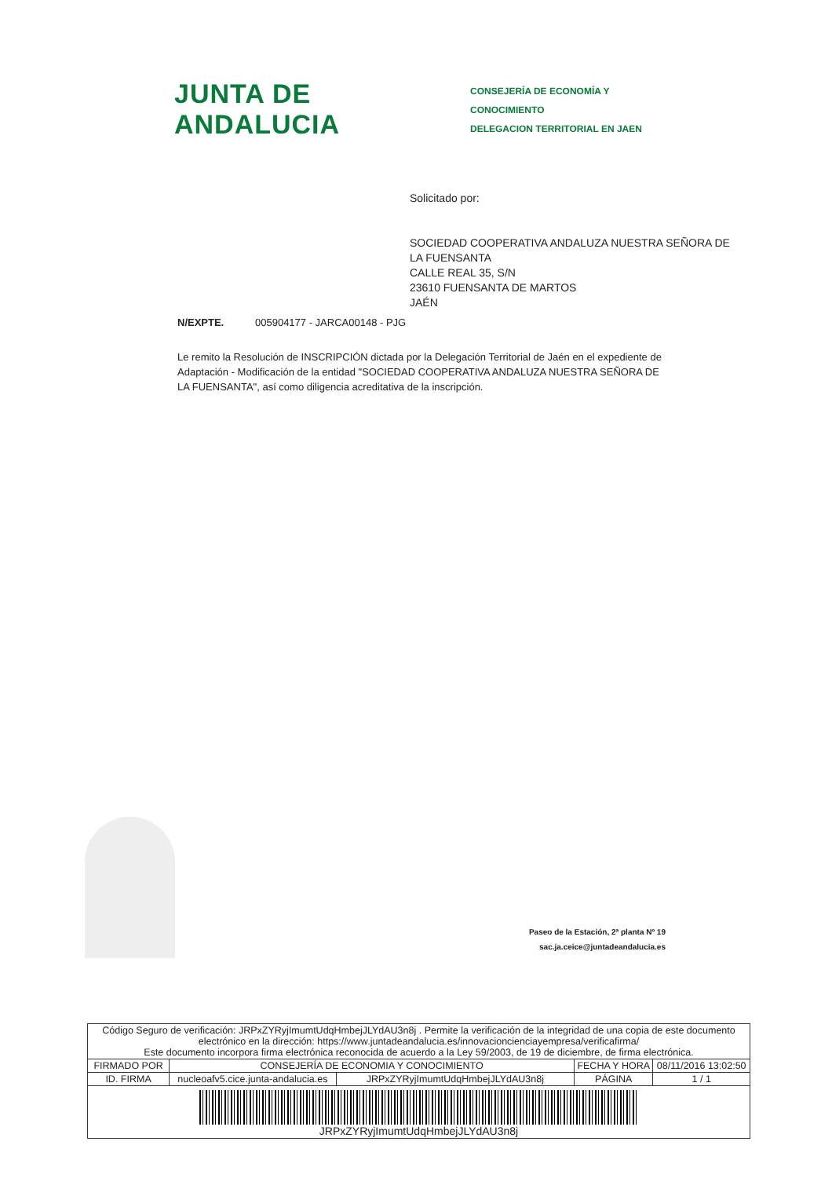JUNTA DE ANDALUCIA
CONSEJERÍA DE ECONOMÍA Y CONOCIMIENTO
DELEGACION TERRITORIAL EN JAEN
Solicitado por:
SOCIEDAD COOPERATIVA ANDALUZA NUESTRA SEÑORA DE
LA FUENSANTA
CALLE REAL 35, S/N
23610 FUENSANTA DE MARTOS
JAÉN
N/EXPTE. 005904177 - JARCA00148 - PJG
Le remito la Resolución de INSCRIPCIÓN dictada por la Delegación Territorial de Jaén en el expediente de Adaptación - Modificación de la entidad "SOCIEDAD COOPERATIVA ANDALUZA NUESTRA SEÑORA DE LA FUENSANTA", así como diligencia acreditativa de la inscripción.
Paseo de la Estación, 2ª planta Nº 19
sac.ja.ceice@juntadeandalucia.es
| Código Seguro de verificación: JRPxZYRyjImumtUdqHmbejJLYdAU3n8j . Permite la verificación de la integridad de una copia de este documento electrónico en la dirección: https://www.juntadeandalucia.es/innovacioncienciayempresa/verificafirma/ Este documento incorpora firma electrónica reconocida de acuerdo a la Ley 59/2003, de 19 de diciembre, de firma electrónica. | | | | |
| FIRMADO POR | CONSEJERÍA DE ECONOMIA Y CONOCIMIENTO | | FECHA Y HORA | 08/11/2016 13:02:50 |
| ID. FIRMA | nucleoafv5.cice.junta-andalucia.es | JRPxZYRyjImumtUdqHmbejJLYdAU3n8j | PÁGINA | 1 / 1 |
| JRPxZYRyjImumtUdqHmbejJLYdAU3n8j | | | | |